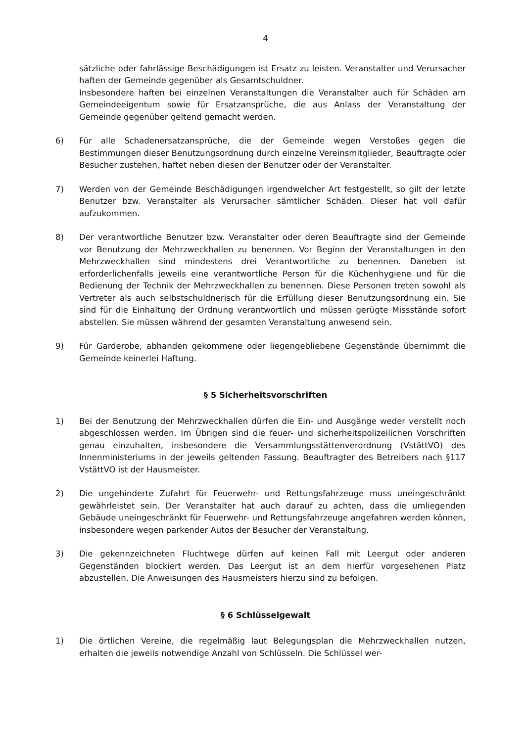4
sätzliche oder fahrlässige Beschädigungen ist Ersatz zu leisten. Veranstalter und Verursacher haften der Gemeinde gegenüber als Gesamtschuldner.
Insbesondere haften bei einzelnen Veranstaltungen die Veranstalter auch für Schäden am Gemeindeeigentum sowie für Ersatzansprüche, die aus Anlass der Veranstaltung der Gemeinde gegenüber geltend gemacht werden.
6) Für alle Schadenersatzansprüche, die der Gemeinde wegen Verstoßes gegen die Bestimmungen dieser Benutzungsordnung durch einzelne Vereinsmitglieder, Beauftragte oder Besucher zustehen, haftet neben diesen der Benutzer oder der Veranstalter.
7) Werden von der Gemeinde Beschädigungen irgendwelcher Art festgestellt, so gilt der letzte Benutzer bzw. Veranstalter als Verursacher sämtlicher Schäden. Dieser hat voll dafür aufzukommen.
8) Der verantwortliche Benutzer bzw. Veranstalter oder deren Beauftragte sind der Gemeinde vor Benutzung der Mehrzweckhallen zu benennen. Vor Beginn der Veranstaltungen in den Mehrzweckhallen sind mindestens drei Verantwortliche zu benennen. Daneben ist erforderlichenfalls jeweils eine verantwortliche Person für die Küchenhygiene und für die Bedienung der Technik der Mehrzweckhallen zu benennen. Diese Personen treten sowohl als Vertreter als auch selbstschuldnerisch für die Erfüllung dieser Benutzungsordnung ein. Sie sind für die Einhaltung der Ordnung verantwortlich und müssen gerügte Missstände sofort abstellen. Sie müssen während der gesamten Veranstaltung anwesend sein.
9) Für Garderobe, abhanden gekommene oder liegengebliebene Gegenstände übernimmt die Gemeinde keinerlei Haftung.
§ 5 Sicherheitsvorschriften
1) Bei der Benutzung der Mehrzweckhallen dürfen die Ein- und Ausgänge weder verstellt noch abgeschlossen werden. Im Übrigen sind die feuer- und sicherheitspolizeilichen Vorschriften genau einzuhalten, insbesondere die Versammlungsstättenverordnung (VstättVO) des Innenministeriums in der jeweils geltenden Fassung. Beauftragter des Betreibers nach §117 VstättVO ist der Hausmeister.
2) Die ungehinderte Zufahrt für Feuerwehr- und Rettungsfahrzeuge muss uneingeschränkt gewährleistet sein. Der Veranstalter hat auch darauf zu achten, dass die umliegenden Gebäude uneingeschränkt für Feuerwehr- und Rettungsfahrzeuge angefahren werden können, insbesondere wegen parkender Autos der Besucher der Veranstaltung.
3) Die gekennzeichneten Fluchtwege dürfen auf keinen Fall mit Leergut oder anderen Gegenständen blockiert werden. Das Leergut ist an dem hierfür vorgesehenen Platz abzustellen. Die Anweisungen des Hausmeisters hierzu sind zu befolgen.
§ 6 Schlüsselgewalt
1) Die örtlichen Vereine, die regelmäßig laut Belegungsplan die Mehrzweckhallen nutzen, erhalten die jeweils notwendige Anzahl von Schlüsseln. Die Schlüssel wer-